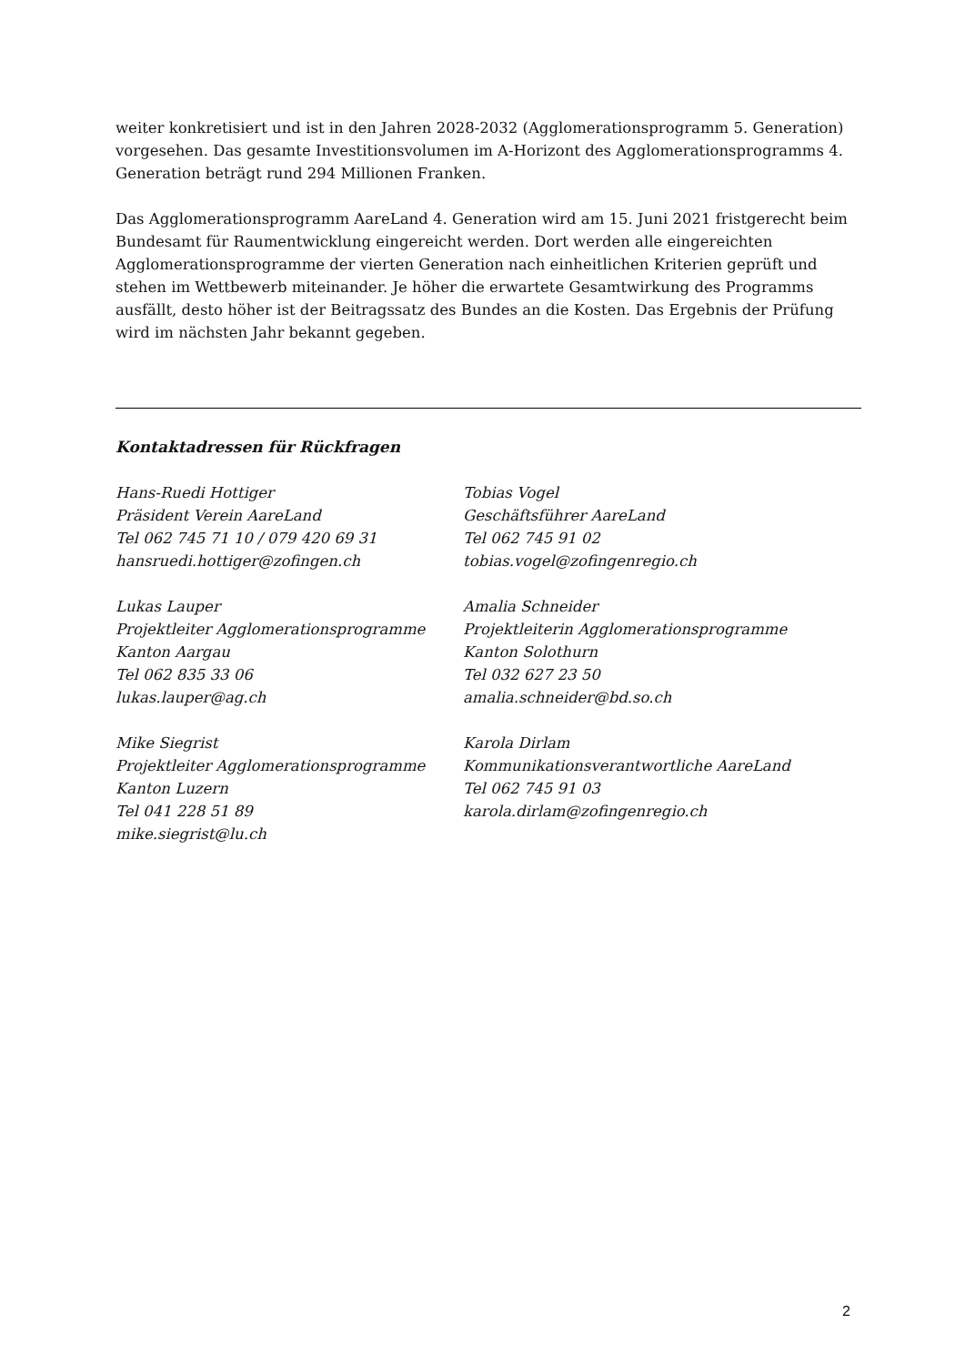weiter konkretisiert und ist in den Jahren 2028-2032 (Agglomerationsprogramm 5. Generation) vorgesehen. Das gesamte Investitionsvolumen im A-Horizont des Agglomerationsprogramms 4. Generation beträgt rund 294 Millionen Franken.
Das Agglomerationsprogramm AareLand 4. Generation wird am 15. Juni 2021 fristgerecht beim Bundesamt für Raumentwicklung eingereicht werden. Dort werden alle eingereichten Agglomerationsprogramme der vierten Generation nach einheitlichen Kriterien geprüft und stehen im Wettbewerb miteinander. Je höher die erwartete Gesamtwirkung des Programms ausfällt, desto höher ist der Beitragssatz des Bundes an die Kosten. Das Ergebnis der Prüfung wird im nächsten Jahr bekannt gegeben.
Kontaktadressen für Rückfragen
Hans-Ruedi Hottiger
Präsident Verein AareLand
Tel 062 745 71 10 / 079 420 69 31
hansruedi.hottiger@zofingen.ch
Tobias Vogel
Geschäftsführer AareLand
Tel 062 745 91 02
tobias.vogel@zofingenregio.ch
Lukas Lauper
Projektleiter Agglomerationsprogramme
Kanton Aargau
Tel 062 835 33 06
lukas.lauper@ag.ch
Amalia Schneider
Projektleiterin Agglomerationsprogramme
Kanton Solothurn
Tel 032 627 23 50
amalia.schneider@bd.so.ch
Mike Siegrist
Projektleiter Agglomerationsprogramme
Kanton Luzern
Tel 041 228 51 89
mike.siegrist@lu.ch
Karola Dirlam
Kommunikationsverantwortliche AareLand
Tel 062 745 91 03
karola.dirlam@zofingenregio.ch
2